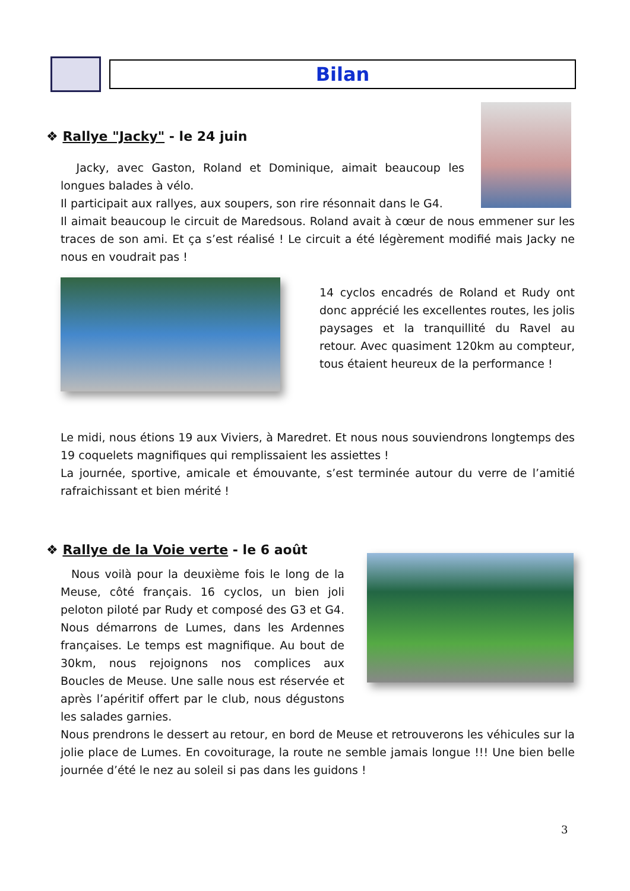Bilan
❖ Rallye "Jacky" - le 24 juin
Jacky, avec Gaston, Roland et Dominique, aimait beaucoup les longues balades à vélo.
Il participait aux rallyes, aux soupers, son rire résonnait dans le G4.
Il aimait beaucoup le circuit de Maredsous. Roland avait à cœur de nous emmener sur les traces de son ami. Et ça s’est réalisé ! Le circuit a été légèrement modifié mais Jacky ne nous en voudrait pas !
14 cyclos encadrés de Roland et Rudy ont donc apprécié les excellentes routes, les jolis paysages et la tranquillité du Ravel au retour. Avec quasiment 120km au compteur, tous étaient heureux de la performance !
Le midi, nous étions 19 aux Viviers, à Maredret. Et nous nous souviendrons longtemps des 19 coquelets magnifiques qui remplissaient les assiettes !
La journée, sportive, amicale et émouvante, s’est terminée autour du verre de l’amitié rafraichissant et bien mérité !
❖ Rallye de la Voie verte - le 6 août
Nous voilà pour la deuxième fois le long de la Meuse, côté français. 16 cyclos, un bien joli peloton piloté par Rudy et composé des G3 et G4. Nous démarrons de Lumes, dans les Ardennes françaises. Le temps est magnifique. Au bout de 30km, nous rejoignons nos complices aux Boucles de Meuse. Une salle nous est réservée et après l’apéritif offert par le club, nous dégustons les salades garnies.
Nous prendrons le dessert au retour, en bord de Meuse et retrouverons les véhicules sur la jolie place de Lumes. En covoiturage, la route ne semble jamais longue !!! Une bien belle journée d’été le nez au soleil si pas dans les guidons !
3